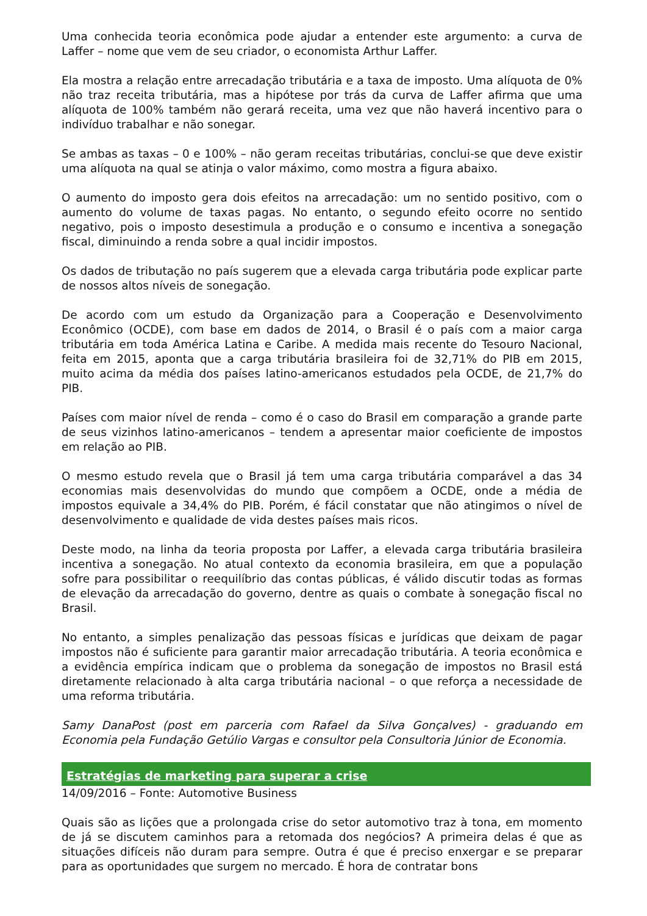Uma conhecida teoria econômica pode ajudar a entender este argumento: a curva de Laffer – nome que vem de seu criador, o economista Arthur Laffer.
Ela mostra a relação entre arrecadação tributária e a taxa de imposto. Uma alíquota de 0% não traz receita tributária, mas a hipótese por trás da curva de Laffer afirma que uma alíquota de 100% também não gerará receita, uma vez que não haverá incentivo para o indivíduo trabalhar e não sonegar.
Se ambas as taxas – 0 e 100% – não geram receitas tributárias, conclui-se que deve existir uma alíquota na qual se atinja o valor máximo, como mostra a figura abaixo.
O aumento do imposto gera dois efeitos na arrecadação: um no sentido positivo, com o aumento do volume de taxas pagas. No entanto, o segundo efeito ocorre no sentido negativo, pois o imposto desestimula a produção e o consumo e incentiva a sonegação fiscal, diminuindo a renda sobre a qual incidir impostos.
Os dados de tributação no país sugerem que a elevada carga tributária pode explicar parte de nossos altos níveis de sonegação.
De acordo com um estudo da Organização para a Cooperação e Desenvolvimento Econômico (OCDE), com base em dados de 2014, o Brasil é o país com a maior carga tributária em toda América Latina e Caribe. A medida mais recente do Tesouro Nacional, feita em 2015, aponta que a carga tributária brasileira foi de 32,71% do PIB em 2015, muito acima da média dos países latino-americanos estudados pela OCDE, de 21,7% do PIB.
Países com maior nível de renda – como é o caso do Brasil em comparação a grande parte de seus vizinhos latino-americanos – tendem a apresentar maior coeficiente de impostos em relação ao PIB.
O mesmo estudo revela que o Brasil já tem uma carga tributária comparável a das 34 economias mais desenvolvidas do mundo que compõem a OCDE, onde a média de impostos equivale a 34,4% do PIB. Porém, é fácil constatar que não atingimos o nível de desenvolvimento e qualidade de vida destes países mais ricos.
Deste modo, na linha da teoria proposta por Laffer, a elevada carga tributária brasileira incentiva a sonegação. No atual contexto da economia brasileira, em que a população sofre para possibilitar o reequilíbrio das contas públicas, é válido discutir todas as formas de elevação da arrecadação do governo, dentre as quais o combate à sonegação fiscal no Brasil.
No entanto, a simples penalização das pessoas físicas e jurídicas que deixam de pagar impostos não é suficiente para garantir maior arrecadação tributária. A teoria econômica e a evidência empírica indicam que o problema da sonegação de impostos no Brasil está diretamente relacionado à alta carga tributária nacional – o que reforça a necessidade de uma reforma tributária.
Samy DanaPost (post em parceria com Rafael da Silva Gonçalves) - graduando em Economia pela Fundação Getúlio Vargas e consultor pela Consultoria Júnior de Economia.
Estratégias de marketing para superar a crise
14/09/2016 – Fonte: Automotive Business
Quais são as lições que a prolongada crise do setor automotivo traz à tona, em momento de já se discutem caminhos para a retomada dos negócios? A primeira delas é que as situações difíceis não duram para sempre. Outra é que é preciso enxergar e se preparar para as oportunidades que surgem no mercado. É hora de contratar bons